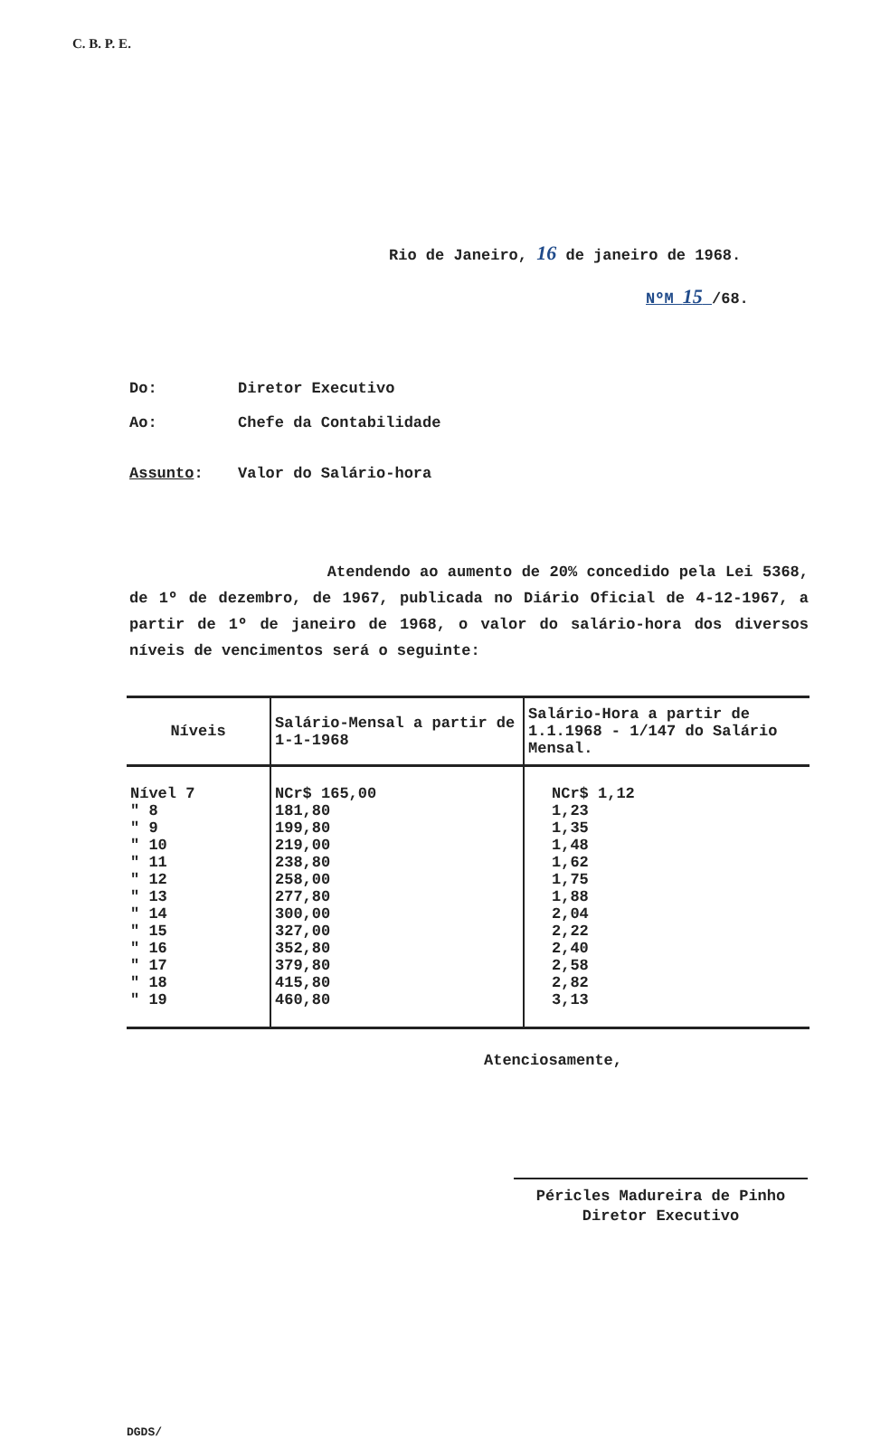C. B. P. E.
Rio de Janeiro, 16 de janeiro de 1968.
NºM 15 /68.
Do: Diretor Executivo
Ao: Chefe da Contabilidade
Assunto: Valor do Salário-hora
Atendendo ao aumento de 20% concedido pela Lei 5368, de 1º de dezembro, de 1967, publicada no Diário Oficial de 4-12-1967, a partir de 1º de janeiro de 1968, o valor do salário-hora dos diversos níveis de vencimentos será o seguinte:
| Níveis | Salário-Mensal a partir de 1-1-1968 | Salário-Hora a partir de 1.1.1968 - 1/147 do Salário Mensal. |
| --- | --- | --- |
| Nível 7 " 8 " 9 " 10 " 11 " 12 " 13 " 14 " 15 " 16 " 17 " 18 " 19 | NCr$ 165,00 181,80 199,80 219,00 238,80 258,00 277,80 300,00 327,00 352,80 379,80 415,80 460,80 | NCr$ 1,12 1,23 1,35 1,48 1,62 1,75 1,88 2,04 2,22 2,40 2,58 2,82 3,13 |
Atenciosamente,
Péricles Madureira de Pinho
Diretor Executivo
DGDS/